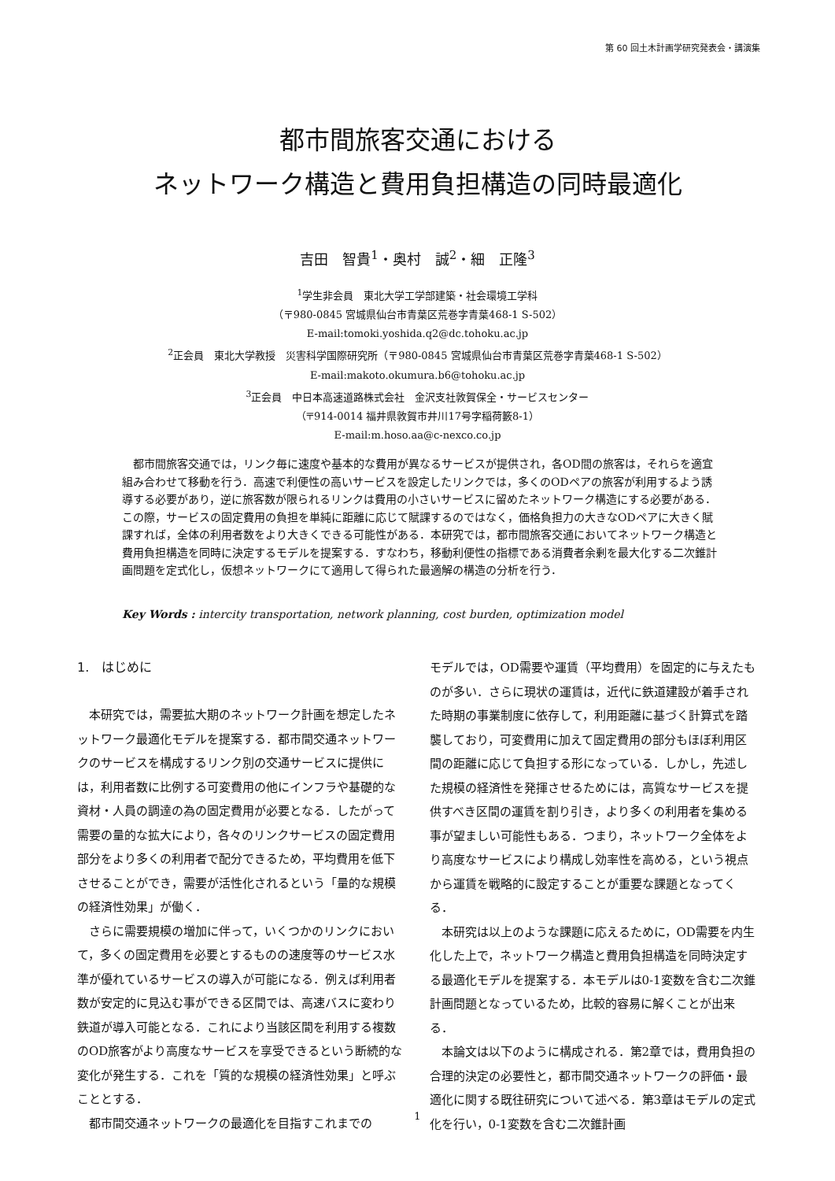第 60 回土木計画学研究発表会・講演集
都市間旅客交通における
ネットワーク構造と費用負担構造の同時最適化
吉田　智貴<sup>1</sup>・奥村　誠<sup>2</sup>・細　正隆<sup>3</sup>
<sup>1</sup> 学生非会員　東北大学工学部建築・社会環境工学科
（〒980-0845 宮城県仙台市青葉区荒巻字青葉468-1 S-502）
E-mail:tomoki.yoshida.q2@dc.tohoku.ac.jp
<sup>2</sup> 正会員　東北大学教授　災害科学国際研究所（〒980-0845 宮城県仙台市青葉区荒巻字青葉468-1 S-502）
E-mail:makoto.okumura.b6@tohoku.ac.jp
<sup>3</sup> 正会員　中日本高速道路株式会社　金沢支社敦賀保全・サービスセンター
（〒914-0014 福井県敦賀市井川17号字稲荷籔8-1）
E-mail:m.hoso.aa@c-nexco.co.jp
都市間旅客交通では，リンク毎に速度や基本的な費用が異なるサービスが提供され，各OD間の旅客は，それらを適宜組み合わせて移動を行う．高速で利便性の高いサービスを設定したリンクでは，多くのODペアの旅客が利用するよう誘導する必要があり，逆に旅客数が限られるリンクは費用の小さいサービスに留めたネットワーク構造にする必要がある．この際，サービスの固定費用の負担を単純に距離に応じて賦課するのではなく，価格負担力の大きなODペアに大きく賦課すれば，全体の利用者数をより大きくできる可能性がある．本研究では，都市間旅客交通においてネットワーク構造と費用負担構造を同時に決定するモデルを提案する．すなわち，移動利便性の指標である消費者余剰を最大化する二次錐計画問題を定式化し，仮想ネットワークにて適用して得られた最適解の構造の分析を行う．
Key Words : intercity transportation, network planning, cost burden, optimization model
1.　はじめに
本研究では，需要拡大期のネットワーク計画を想定したネットワーク最適化モデルを提案する．都市間交通ネットワークのサービスを構成するリンク別の交通サービスに提供には，利用者数に比例する可変費用の他にインフラや基礎的な資材・人員の調達の為の固定費用が必要となる．したがって需要の量的な拡大により，各々のリンクサービスの固定費用部分をより多くの利用者で配分できるため，平均費用を低下させることができ，需要が活性化されるという「量的な規模の経済性効果」が働く．
さらに需要規模の増加に伴って，いくつかのリンクにおいて，多くの固定費用を必要とするものの速度等のサービス水準が優れているサービスの導入が可能になる．例えば利用者数が安定的に見込む事ができる区間では、高速バスに変わり鉄道が導入可能となる．これにより当該区間を利用する複数のOD旅客がより高度なサービスを享受できるという断続的な変化が発生する．これを「質的な規模の経済性効果」と呼ぶこととする．
都市間交通ネットワークの最適化を目指すこれまでの
モデルでは，OD需要や運賃（平均費用）を固定的に与えたものが多い．さらに現状の運賃は，近代に鉄道建設が着手された時期の事業制度に依存して，利用距離に基づく計算式を踏襲しており，可変費用に加えて固定費用の部分もほぼ利用区間の距離に応じて負担する形になっている．しかし，先述した規模の経済性を発揮させるためには，高質なサービスを提供すべき区間の運賃を割り引き，より多くの利用者を集める事が望ましい可能性もある．つまり，ネットワーク全体をより高度なサービスにより構成し効率性を高める，という視点から運賃を戦略的に設定することが重要な課題となってくる．
本研究は以上のような課題に応えるために，OD需要を内生化した上で，ネットワーク構造と費用負担構造を同時決定する最適化モデルを提案する．本モデルは0-1変数を含む二次錐計画問題となっているため，比較的容易に解くことが出来る．
本論文は以下のように構成される．第2章では，費用負担の合理的決定の必要性と，都市間交通ネットワークの評価・最適化に関する既往研究について述べる．第3章はモデルの定式化を行い，0-1変数を含む二次錐計画
1